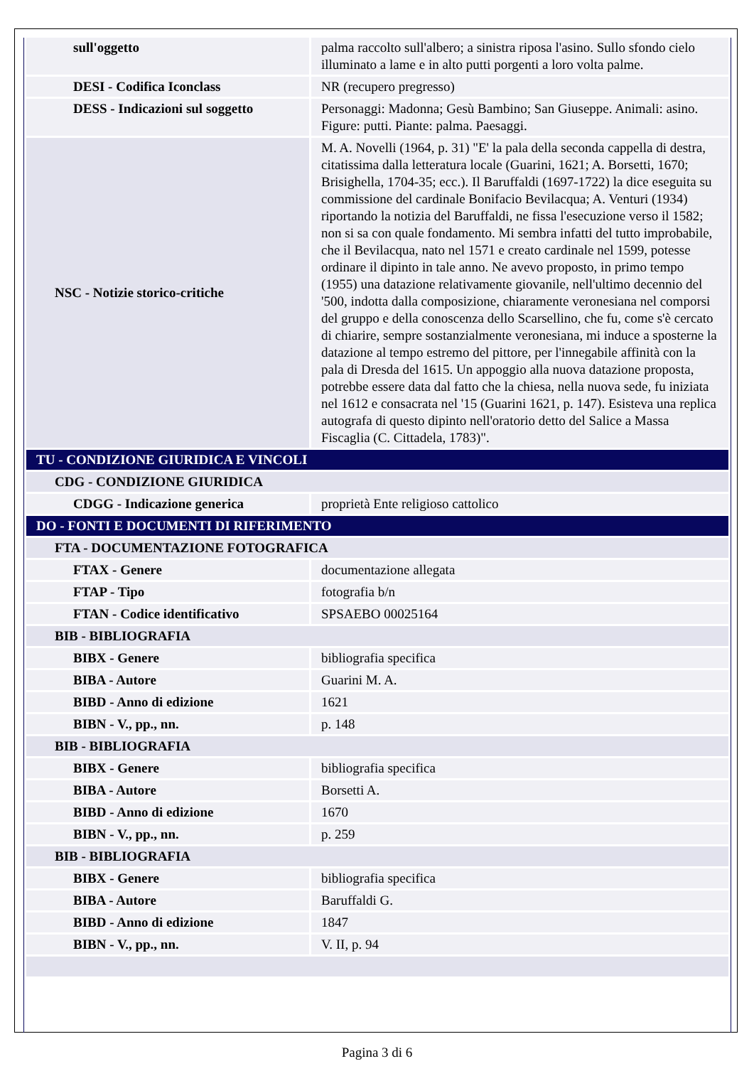| sull'oggetto | palma raccolto sull'albero; a sinistra riposa l'asino. Sullo sfondo cielo illuminato a lame e in alto putti porgenti a loro volta palme. |
| DESI - Codifica Iconclass | NR (recupero pregresso) |
| DESS - Indicazioni sul soggetto | Personaggi: Madonna; Gesù Bambino; San Giuseppe. Animali: asino. Figure: putti. Piante: palma. Paesaggi. |
| NSC - Notizie storico-critiche | M. A. Novelli (1964, p. 31) "E' la pala della seconda cappella di destra, citatissima dalla letteratura locale (Guarini, 1621; A. Borsetti, 1670; Brisighella, 1704-35; ecc.). Il Baruffaldi (1697-1722) la dice eseguita su commissione del cardinale Bonifacio Bevilacqua; A. Venturi (1934) riportando la notizia del Baruffaldi, ne fissa l'esecuzione verso il 1582; non si sa con quale fondamento. Mi sembra infatti del tutto improbabile, che il Bevilacqua, nato nel 1571 e creato cardinale nel 1599, potesse ordinare il dipinto in tale anno. Ne avevo proposto, in primo tempo (1955) una datazione relativamente giovanile, nell'ultimo decennio del '500, indotta dalla composizione, chiaramente veronesiana nel comporsi del gruppo e della conoscenza dello Scarsellino, che fu, come s'è cercato di chiarire, sempre sostanzialmente veronesiana, mi induce a sposterne la datazione al tempo estremo del pittore, per l'innegabile affinità con la pala di Dresda del 1615. Un appoggio alla nuova datazione proposta, potrebbe essere data dal fatto che la chiesa, nella nuova sede, fu iniziata nel 1612 e consacrata nel '15 (Guarini 1621, p. 147). Esisteva una replica autografa di questo dipinto nell'oratorio detto del Salice a Massa Fiscaglia (C. Cittadela, 1783)". |
| TU - CONDIZIONE GIURIDICA E VINCOLI | |
| CDG - CONDIZIONE GIURIDICA | |
| CDGG - Indicazione generica | proprietà Ente religioso cattolico |
| DO - FONTI E DOCUMENTI DI RIFERIMENTO | |
| FTA - DOCUMENTAZIONE FOTOGRAFICA | |
| FTAX - Genere | documentazione allegata |
| FTAP - Tipo | fotografia b/n |
| FTAN - Codice identificativo | SPSAEBO 00025164 |
| BIB - BIBLIOGRAFIA | |
| BIBX - Genere | bibliografia specifica |
| BIBA - Autore | Guarini M. A. |
| BIBD - Anno di edizione | 1621 |
| BIBN - V., pp., nn. | p. 148 |
| BIB - BIBLIOGRAFIA | |
| BIBX - Genere | bibliografia specifica |
| BIBA - Autore | Borsetti A. |
| BIBD - Anno di edizione | 1670 |
| BIBN - V., pp., nn. | p. 259 |
| BIB - BIBLIOGRAFIA | |
| BIBX - Genere | bibliografia specifica |
| BIBA - Autore | Baruffaldi G. |
| BIBD - Anno di edizione | 1847 |
| BIBN - V., pp., nn. | V. II, p. 94 |
Pagina 3 di 6